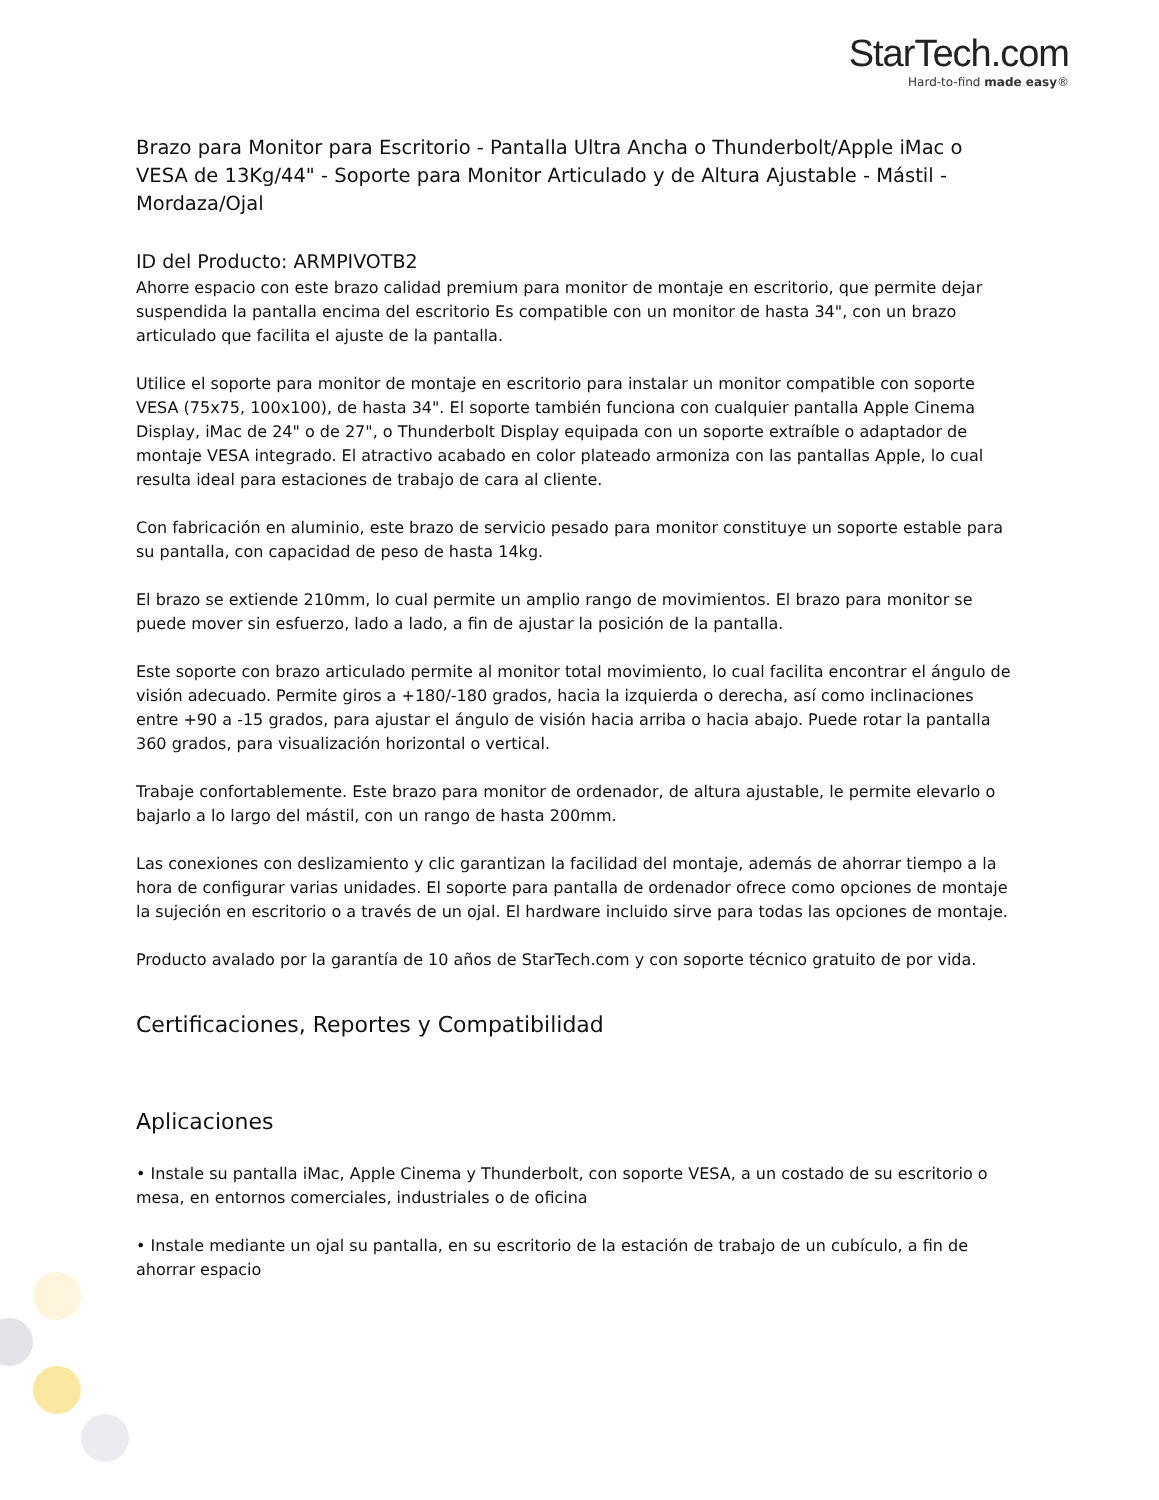StarTech.com
Hard-to-find made easy®
Brazo para Monitor para Escritorio - Pantalla Ultra Ancha o Thunderbolt/Apple iMac o VESA de 13Kg/44" - Soporte para Monitor Articulado y de Altura Ajustable - Mástil - Mordaza/Ojal
ID del Producto: ARMPIVOTB2
Ahorre espacio con este brazo calidad premium para monitor de montaje en escritorio, que permite dejar suspendida la pantalla encima del escritorio Es compatible con un monitor de hasta 34", con un brazo articulado que facilita el ajuste de la pantalla.
Utilice el soporte para monitor de montaje en escritorio para instalar un monitor compatible con soporte VESA (75x75, 100x100), de hasta 34". El soporte también funciona con cualquier pantalla Apple Cinema Display, iMac de 24" o de 27", o Thunderbolt Display equipada con un soporte extraíble o adaptador de montaje VESA integrado. El atractivo acabado en color plateado armoniza con las pantallas Apple, lo cual resulta ideal para estaciones de trabajo de cara al cliente.
Con fabricación en aluminio, este brazo de servicio pesado para monitor constituye un soporte estable para su pantalla, con capacidad de peso de hasta 14kg.
El brazo se extiende 210mm, lo cual permite un amplio rango de movimientos. El brazo para monitor se puede mover sin esfuerzo, lado a lado, a fin de ajustar la posición de la pantalla.
Este soporte con brazo articulado permite al monitor total movimiento, lo cual facilita encontrar el ángulo de visión adecuado. Permite giros a +180/-180 grados, hacia la izquierda o derecha, así como inclinaciones entre +90 a -15 grados, para ajustar el ángulo de visión hacia arriba o hacia abajo. Puede rotar la pantalla 360 grados, para visualización horizontal o vertical.
Trabaje confortablemente. Este brazo para monitor de ordenador, de altura ajustable, le permite elevarlo o bajarlo a lo largo del mástil, con un rango de hasta 200mm.
Las conexiones con deslizamiento y clic garantizan la facilidad del montaje, además de ahorrar tiempo a la hora de configurar varias unidades. El soporte para pantalla de ordenador ofrece como opciones de montaje la sujeción en escritorio o a través de un ojal. El hardware incluido sirve para todas las opciones de montaje.
Producto avalado por la garantía de 10 años de StarTech.com y con soporte técnico gratuito de por vida.
Certificaciones, Reportes y Compatibilidad
Aplicaciones
• Instale su pantalla iMac, Apple Cinema y Thunderbolt, con soporte VESA, a un costado de su escritorio o mesa, en entornos comerciales, industriales o de oficina
• Instale mediante un ojal su pantalla, en su escritorio de la estación de trabajo de un cubículo, a fin de ahorrar espacio